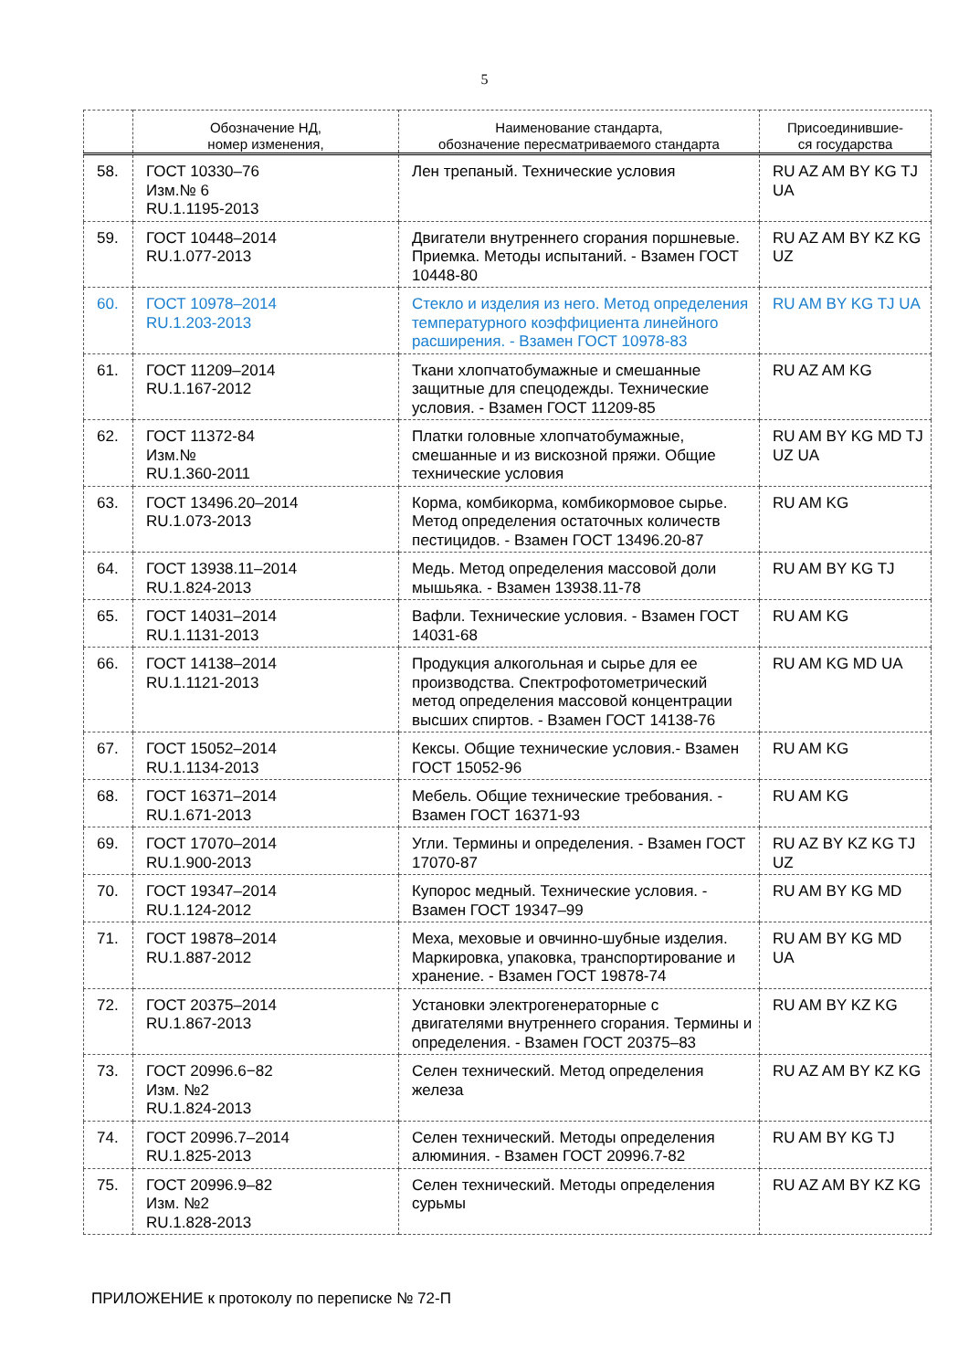5
| | Обозначение НД, номер изменения, | Наименование стандарта, обозначение пересматриваемого стандарта | Присоединившие- ся государства |
| --- | --- | --- | --- |
| 58. | ГОСТ 10330–76 Изм.№ 6 RU.1.1195-2013 | Лен трепаный. Технические условия | RU AZ AM BY KG TJ UA |
| 59. | ГОСТ 10448–2014 RU.1.077-2013 | Двигатели внутреннего сгорания поршневые. Приемка. Методы испытаний. - Взамен ГОСТ 10448-80 | RU AZ AM BY KZ KG UZ |
| 60. | ГОСТ 10978–2014 RU.1.203-2013 | Стекло и изделия из него. Метод определения температурного коэффициента линейного расширения. - Взамен ГОСТ 10978-83 | RU AM BY KG TJ UA |
| 61. | ГОСТ 11209–2014 RU.1.167-2012 | Ткани хлопчатобумажные и смешанные защитные для спецодежды. Технические условия. - Взамен ГОСТ 11209-85 | RU AZ AM KG |
| 62. | ГОСТ 11372-84 Изм.№ RU.1.360-2011 | Платки головные хлопчатобумажные, смешанные и из вискозной пряжи. Общие технические условия | RU AM BY KG MD TJ UZ UA |
| 63. | ГОСТ 13496.20–2014 RU.1.073-2013 | Корма, комбикорма, комбикормовое сырье. Метод определения остаточных количеств пестицидов. - Взамен ГОСТ 13496.20-87 | RU AM KG |
| 64. | ГОСТ 13938.11–2014 RU.1.824-2013 | Медь. Метод определения массовой доли мышьяка. - Взамен 13938.11-78 | RU AM BY KG TJ |
| 65. | ГОСТ 14031–2014 RU.1.1131-2013 | Вафли. Технические условия. - Взамен ГОСТ 14031-68 | RU AM KG |
| 66. | ГОСТ 14138–2014 RU.1.1121-2013 | Продукция алкогольная и сырье для ее производства. Спектрофотометрический метод определения массовой концентрации высших спиртов. - Взамен ГОСТ 14138-76 | RU AM KG MD UA |
| 67. | ГОСТ 15052–2014 RU.1.1134-2013 | Кексы. Общие технические условия.- Взамен ГОСТ 15052-96 | RU AM KG |
| 68. | ГОСТ 16371–2014 RU.1.671-2013 | Мебель. Общие технические требования. - Взамен ГОСТ 16371-93 | RU AM KG |
| 69. | ГОСТ 17070–2014 RU.1.900-2013 | Угли. Термины и определения. - Взамен ГОСТ 17070-87 | RU AZ BY KZ KG TJ UZ |
| 70. | ГОСТ 19347–2014 RU.1.124-2012 | Купорос медный. Технические условия. - Взамен ГОСТ 19347–99 | RU AM BY KG MD |
| 71. | ГОСТ 19878–2014 RU.1.887-2012 | Меха, меховые и овчинно-шубные изделия. Маркировка, упаковка, транспортирование и хранение. - Взамен ГОСТ 19878-74 | RU AM BY KG MD UA |
| 72. | ГОСТ 20375–2014 RU.1.867-2013 | Установки электрогенераторные с двигателями внутреннего сгорания. Термины и определения. - Взамен ГОСТ 20375–83 | RU AM BY KZ KG |
| 73. | ГОСТ 20996.6−82 Изм. №2 RU.1.824-2013 | Селен технический. Метод определения железа | RU AZ AM BY KZ KG |
| 74. | ГОСТ 20996.7–2014 RU.1.825-2013 | Селен технический. Методы определения алюминия. - Взамен ГОСТ 20996.7-82 | RU AM BY KG TJ |
| 75. | ГОСТ 20996.9–82 Изм. №2 RU.1.828-2013 | Селен технический. Методы определения сурьмы | RU AZ AM BY KZ KG |
ПРИЛОЖЕНИЕ к протоколу по переписке № 72-П